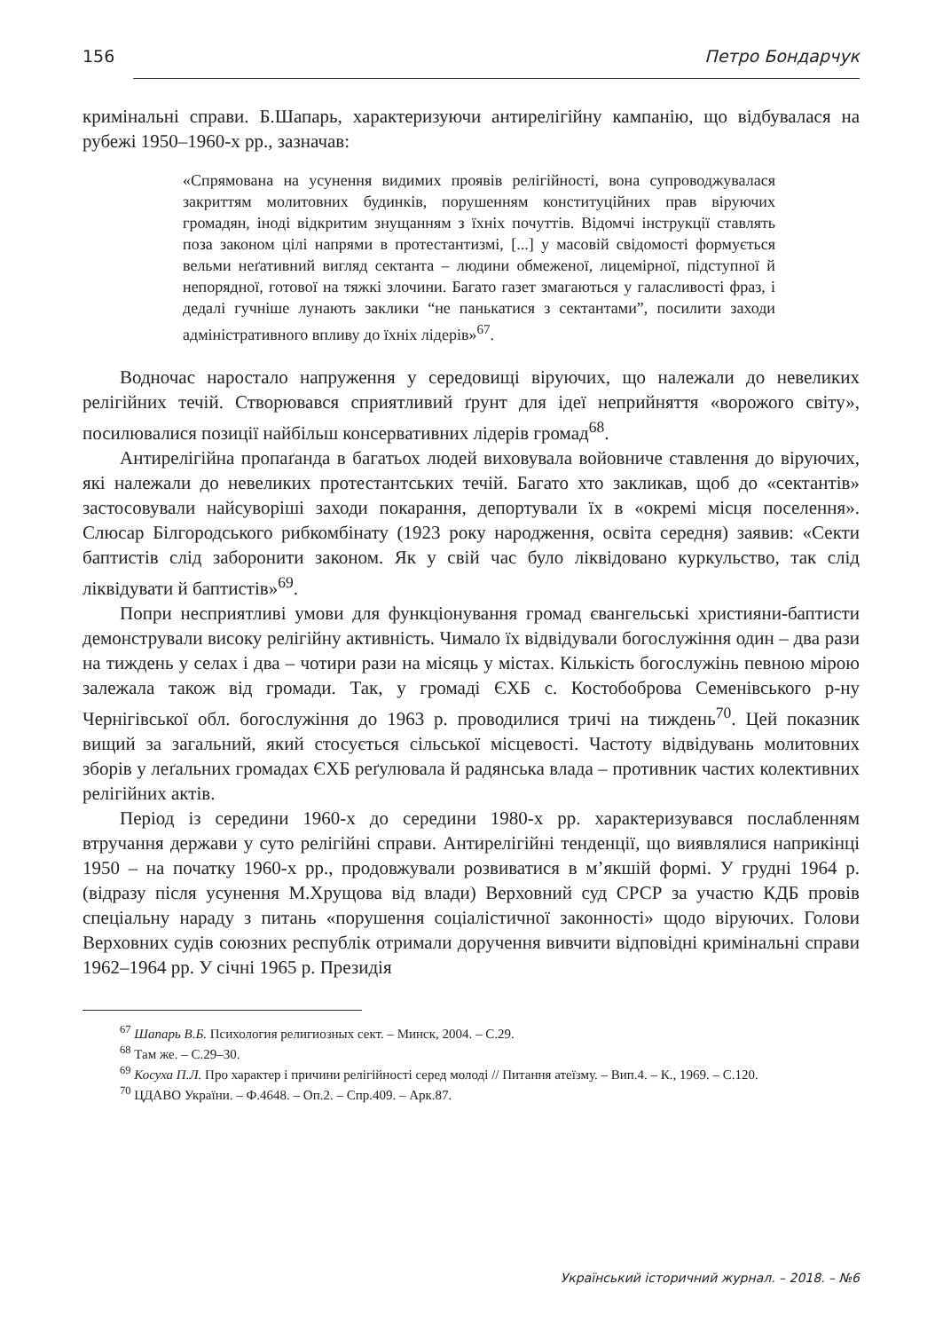156 Петро Бондарчук
кримінальні справи. Б.Шапарь, характеризуючи антирелігійну кампанію, що відбувалася на рубежі 1950–1960-х рр., зазначав:
«Спрямована на усунення видимих проявів релігійності, вона супроводжувалася закриттям молитовних будинків, порушенням конституційних прав віруючих громадян, іноді відкритим знущанням з їхніх почуттів. Відомчі інструкції ставлять поза законом цілі напрями в протестантизмі, [...] у масовій свідомості формується вельми неґативний вигляд сектанта – людини обмеженої, лицемірної, підступної й непорядної, готової на тяжкі злочини. Багато газет змагаються у галасливості фраз, і дедалі гучніше лунають заклики “не панькатися з сектантами”, посилити заходи адміністративного впливу до їхніх лідерів»<sup>67</sup>.
Водночас наростало напруження у середовищі віруючих, що належали до невеликих релігійних течій. Створювався сприятливий ґрунт для ідеї неприйняття «ворожого світу», посилювалися позиції найбільш консервативних лідерів громад<sup>68</sup>.
Антирелігійна пропаґанда в багатьох людей виховувала войовниче ставлення до віруючих, які належали до невеликих протестантських течій. Багато хто закликав, щоб до «сектантів» застосовували найсуворіші заходи покарання, депортували їх в «окремі місця поселення». Слюсар Білгородського рибкомбінату (1923 року народження, освіта середня) заявив: «Секти баптистів слід заборонити законом. Як у свій час було ліквідовано куркульство, так слід ліквідувати й баптистів»<sup>69</sup>.
Попри несприятливі умови для функціонування громад євангельські християни-баптисти демонстрували високу релігійну активність. Чимало їх відвідували богослужіння один – два рази на тиждень у селах і два – чотири рази на місяць у містах. Кількість богослужінь певною мірою залежала також від громади. Так, у громаді ЄХБ с. Костобоброва Семенівського р-ну Чернігівської обл. богослужіння до 1963 р. проводилися тричі на тиждень<sup>70</sup>. Цей показник вищий за загальний, який стосується сільської місцевості. Частоту відвідувань молитовних зборів у леґальних громадах ЄХБ реґулювала й радянська влада – противник частих колективних релігійних актів.
Період із середини 1960-х до середини 1980-х рр. характеризувався послабленням втручання держави у суто релігійні справи. Антирелігійні тенденції, що виявлялися наприкінці 1950 – на початку 1960-х рр., продовжували розвиватися в м’якшій формі. У грудні 1964 р. (відразу після усунення М.Хрущова від влади) Верховний суд СРСР за участю КДБ провів спеціальну нараду з питань «порушення соціалістичної законності» щодо віруючих. Голови Верховних судів союзних республік отримали доручення вивчити відповідні кримінальні справи 1962–1964 рр. У січні 1965 р. Президія
<sup>67</sup> Шапарь В.Б. Психология религиозных сект. – Минск, 2004. – С.29.
<sup>68</sup> Там же. – С.29–30.
<sup>69</sup> Косуха П.Л. Про характер і причини релігійності серед молоді // Питання атеїзму. – Вип.4. – К., 1969. – С.120.
<sup>70</sup> ЦДАВО України. – Ф.4648. – Оп.2. – Спр.409. – Арк.87.
Український історичний журнал. – 2018. – №6